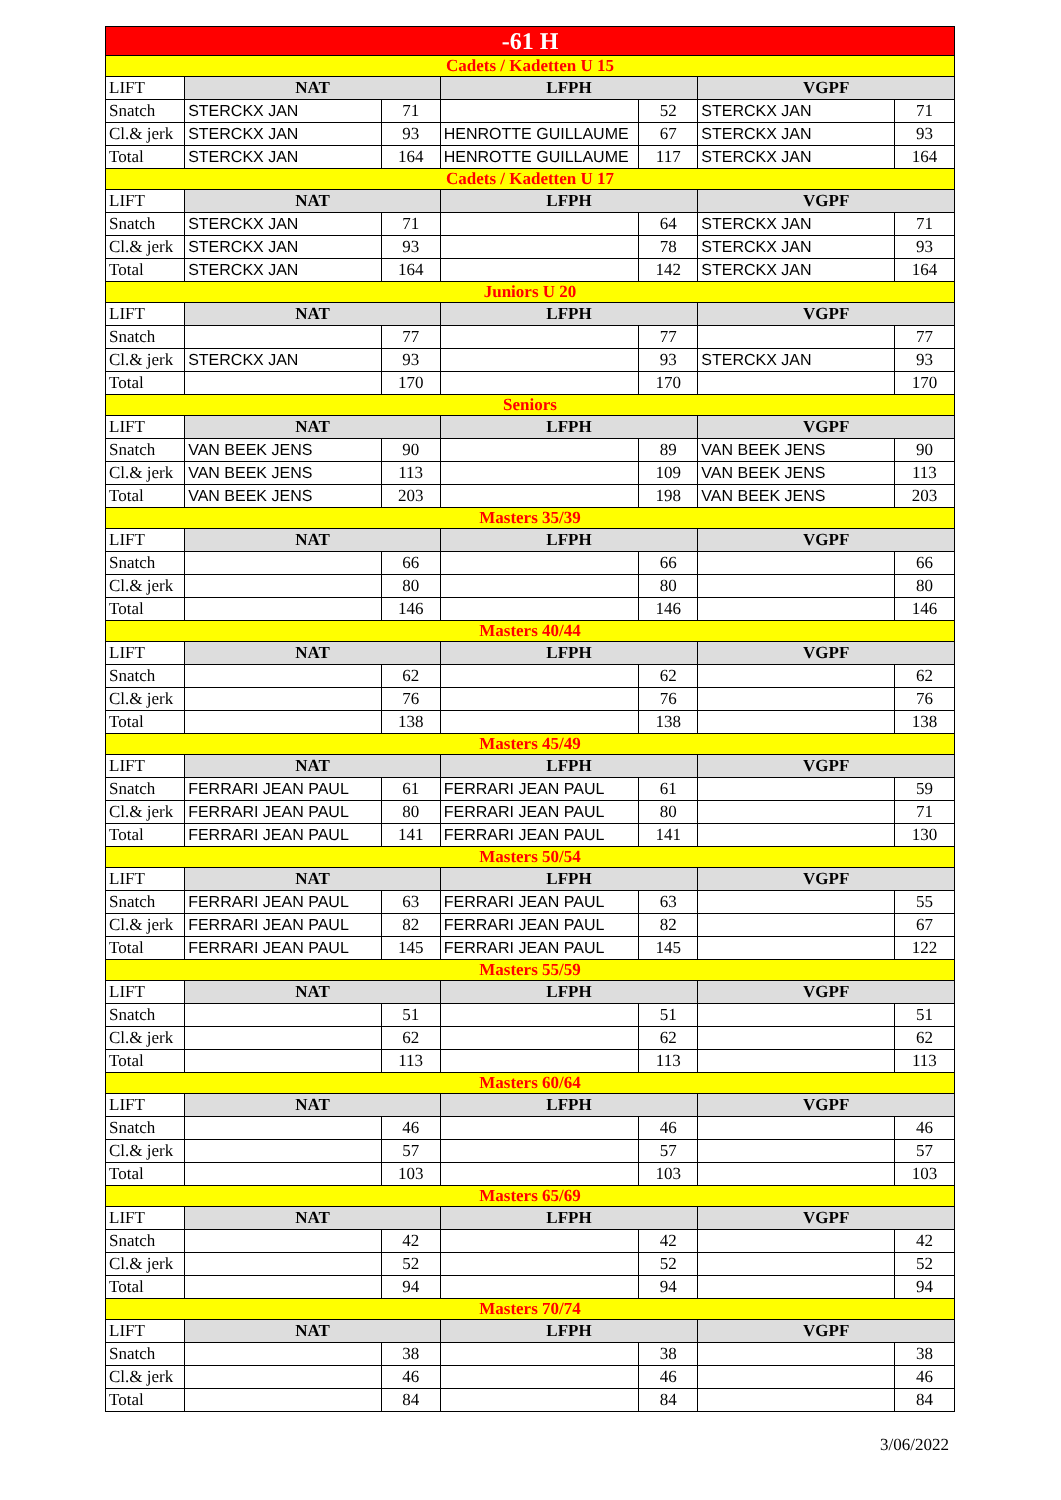| -61 H | | | | | | |
| Cadets / Kadetten U 15 | | | | | | |
| LIFT | NAT | | LFPH | | VGPF | |
| Snatch | STERCKX JAN | 71 | | 52 | STERCKX JAN | 71 |
| Cl.& jerk | STERCKX JAN | 93 | HENROTTE GUILLAUME | 67 | STERCKX JAN | 93 |
| Total | STERCKX JAN | 164 | HENROTTE GUILLAUME | 117 | STERCKX JAN | 164 |
| Cadets / Kadetten U 17 | | | | | | |
| LIFT | NAT | | LFPH | | VGPF | |
| Snatch | STERCKX JAN | 71 | | 64 | STERCKX JAN | 71 |
| Cl.& jerk | STERCKX JAN | 93 | | 78 | STERCKX JAN | 93 |
| Total | STERCKX JAN | 164 | | 142 | STERCKX JAN | 164 |
| Juniors U 20 | | | | | | |
| LIFT | NAT | | LFPH | | VGPF | |
| Snatch | | 77 | | 77 | | 77 |
| Cl.& jerk | STERCKX JAN | 93 | | 93 | STERCKX JAN | 93 |
| Total | | 170 | | 170 | | 170 |
| Seniors | | | | | | |
| LIFT | NAT | | LFPH | | VGPF | |
| Snatch | VAN BEEK JENS | 90 | | 89 | VAN BEEK JENS | 90 |
| Cl.& jerk | VAN BEEK JENS | 113 | | 109 | VAN BEEK JENS | 113 |
| Total | VAN BEEK JENS | 203 | | 198 | VAN BEEK JENS | 203 |
| Masters 35/39 | | | | | | |
| LIFT | NAT | | LFPH | | VGPF | |
| Snatch | | 66 | | 66 | | 66 |
| Cl.& jerk | | 80 | | 80 | | 80 |
| Total | | 146 | | 146 | | 146 |
| Masters 40/44 | | | | | | |
| LIFT | NAT | | LFPH | | VGPF | |
| Snatch | | 62 | | 62 | | 62 |
| Cl.& jerk | | 76 | | 76 | | 76 |
| Total | | 138 | | 138 | | 138 |
| Masters 45/49 | | | | | | |
| LIFT | NAT | | LFPH | | VGPF | |
| Snatch | FERRARI JEAN PAUL | 61 | FERRARI JEAN PAUL | 61 | | 59 |
| Cl.& jerk | FERRARI JEAN PAUL | 80 | FERRARI JEAN PAUL | 80 | | 71 |
| Total | FERRARI JEAN PAUL | 141 | FERRARI JEAN PAUL | 141 | | 130 |
| Masters 50/54 | | | | | | |
| LIFT | NAT | | LFPH | | VGPF | |
| Snatch | FERRARI JEAN PAUL | 63 | FERRARI JEAN PAUL | 63 | | 55 |
| Cl.& jerk | FERRARI JEAN PAUL | 82 | FERRARI JEAN PAUL | 82 | | 67 |
| Total | FERRARI JEAN PAUL | 145 | FERRARI JEAN PAUL | 145 | | 122 |
| Masters 55/59 | | | | | | |
| LIFT | NAT | | LFPH | | VGPF | |
| Snatch | | 51 | | 51 | | 51 |
| Cl.& jerk | | 62 | | 62 | | 62 |
| Total | | 113 | | 113 | | 113 |
| Masters 60/64 | | | | | | |
| LIFT | NAT | | LFPH | | VGPF | |
| Snatch | | 46 | | 46 | | 46 |
| Cl.& jerk | | 57 | | 57 | | 57 |
| Total | | 103 | | 103 | | 103 |
| Masters 65/69 | | | | | | |
| LIFT | NAT | | LFPH | | VGPF | |
| Snatch | | 42 | | 42 | | 42 |
| Cl.& jerk | | 52 | | 52 | | 52 |
| Total | | 94 | | 94 | | 94 |
| Masters 70/74 | | | | | | |
| LIFT | NAT | | LFPH | | VGPF | |
| Snatch | | 38 | | 38 | | 38 |
| Cl.& jerk | | 46 | | 46 | | 46 |
| Total | | 84 | | 84 | | 84 |
3/06/2022